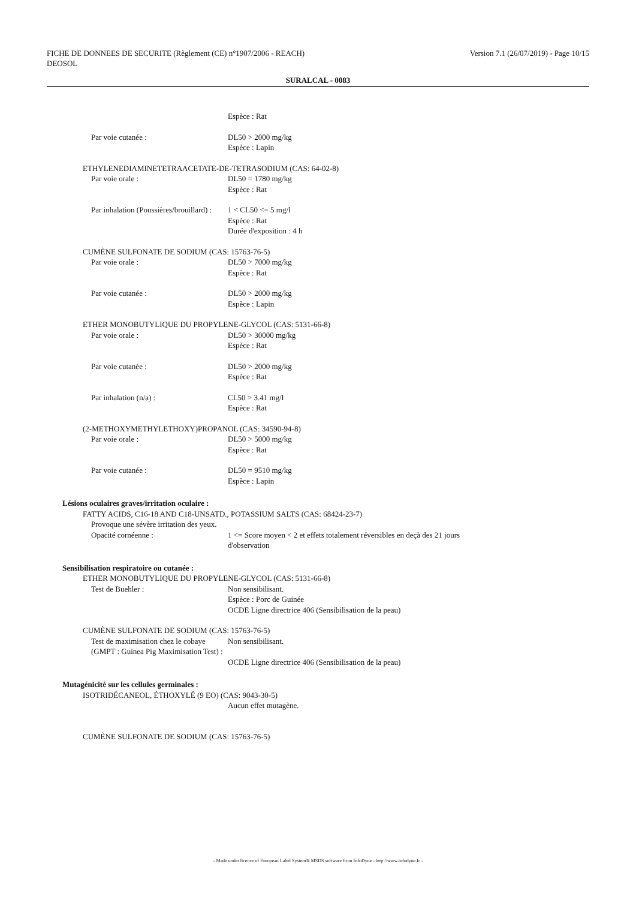FICHE DE DONNEES DE SECURITE (Règlement (CE) n°1907/2006 - REACH)
DEOSOL
Version 7.1 (26/07/2019) - Page 10/15
SURALCAL - 0083
Espèce : Rat
Par voie cutanée : DL50 > 2000 mg/kg
Espèce : Lapin
ETHYLENEDIAMINETETRAACETATE-DE-TETRASODIUM (CAS: 64-02-8)
Par voie orale : DL50 = 1780 mg/kg
Espèce : Rat
Par inhalation (Poussières/brouillard) :
1 < CL50 <= 5 mg/l
Espèce : Rat
Durée d'exposition : 4 h
CUMÈNE SULFONATE DE SODIUM (CAS: 15763-76-5)
Par voie orale : DL50 > 7000 mg/kg
Espèce : Rat
Par voie cutanée : DL50 > 2000 mg/kg
Espèce : Lapin
ETHER MONOBUTYLIQUE DU PROPYLENE-GLYCOL (CAS: 5131-66-8)
Par voie orale : DL50 > 30000 mg/kg
Espèce : Rat
Par voie cutanée : DL50 > 2000 mg/kg
Espèce : Rat
Par inhalation (n/a) : CL50 > 3.41 mg/l
Espèce : Rat
(2-METHOXYMETHYLETHOXY)PROPANOL (CAS: 34590-94-8)
Par voie orale : DL50 > 5000 mg/kg
Espèce : Rat
Par voie cutanée : DL50 = 9510 mg/kg
Espèce : Lapin
Lésions oculaires graves/irritation oculaire :
FATTY ACIDS, C16-18 AND C18-UNSATD., POTASSIUM SALTS (CAS: 68424-23-7)
Provoque une sévère irritation des yeux.
Opacité cornéenne : 1 <= Score moyen < 2 et effets totalement réversibles en deçà des 21 jours
d'observation
Sensibilisation respiratoire ou cutanée :
ETHER MONOBUTYLIQUE DU PROPYLENE-GLYCOL (CAS: 5131-66-8)
Test de Buehler : Non sensibilisant.
Espèce : Porc de Guinée
OCDE Ligne directrice 406 (Sensibilisation de la peau)
CUMÈNE SULFONATE DE SODIUM (CAS: 15763-76-5)
Test de maximisation chez le cobaye (GMPT : Guinea Pig Maximisation Test) :
Non sensibilisant.
OCDE Ligne directrice 406 (Sensibilisation de la peau)
Mutagénicité sur les cellules germinales :
ISOTRIDÉCANEOL, ÉTHOXYLÉ (9 EO) (CAS: 9043-30-5)
Aucun effet mutagène.
CUMÈNE SULFONATE DE SODIUM (CAS: 15763-76-5)
- Made under licence of European Label System® MSDS software from InfoDyne - http://www.infodyne.fr -